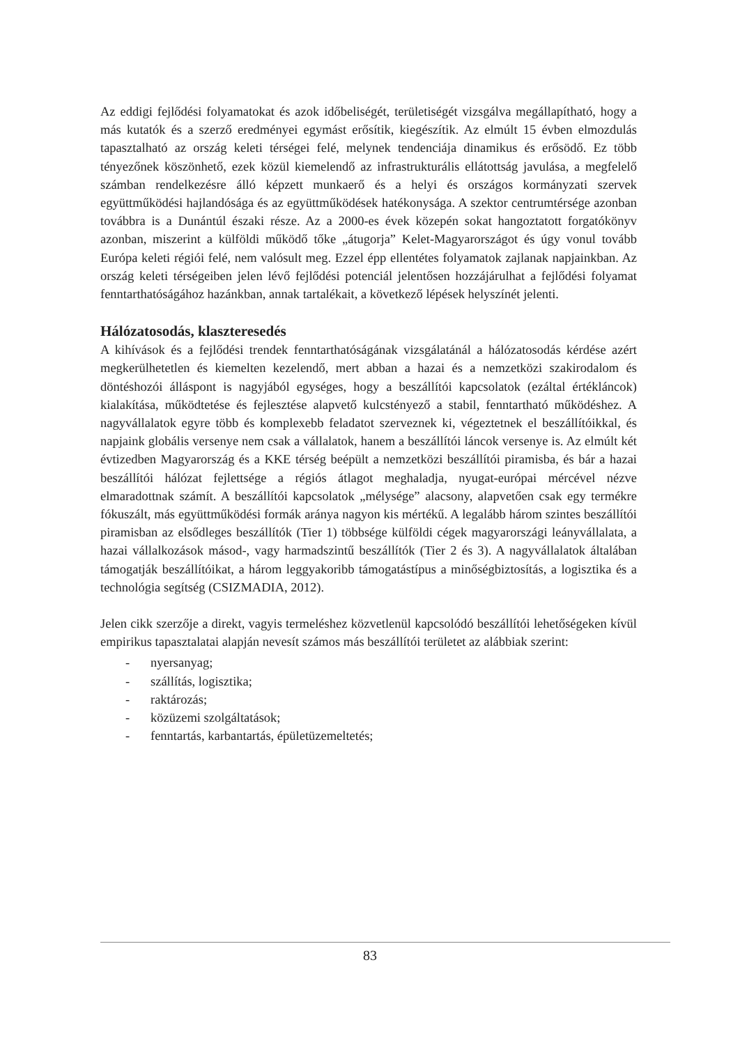Az eddigi fejlődési folyamatokat és azok időbeliségét, területiségét vizsgálva megállapítható, hogy a más kutatók és a szerző eredményei egymást erősítik, kiegészítik. Az elmúlt 15 évben elmozdulás tapasztalható az ország keleti térségei felé, melynek tendenciája dinamikus és erősödő. Ez több tényezőnek köszönhető, ezek közül kiemelendő az infrastrukturális ellátottság javulása, a megfelelő számban rendelkezésre álló képzett munkaerő és a helyi és országos kormányzati szervek együttműködési hajlandósága és az együttműködések hatékonysága. A szektor centrumtérsége azonban továbbra is a Dunántúl északi része. Az a 2000-es évek közepén sokat hangoztatott forgatókönyv azonban, miszerint a külföldi működő tőke „átugorja” Kelet-Magyarországot és úgy vonul tovább Európa keleti régiói felé, nem valósult meg. Ezzel épp ellentétes folyamatok zajlanak napjainkban. Az ország keleti térségeiben jelen lévő fejlődési potenciál jelentősen hozzájárulhat a fejlődési folyamat fenntarthatóságához hazánkban, annak tartalékait, a következő lépések helyszínét jelenti.
Hálózatosodás, klaszteresedés
A kihívások és a fejlődési trendek fenntarthatóságának vizsgálatánál a hálózatosodás kérdése azért megkerülhetetlen és kiemelten kezelendő, mert abban a hazai és a nemzetközi szakirodalom és döntéshozói álláspont is nagyjából egységes, hogy a beszállítói kapcsolatok (ezáltal értékláncok) kialakítása, működtetése és fejlesztése alapvető kulcstényező a stabil, fenntartható működéshez. A nagyvállalatok egyre több és komplexebb feladatot szerveznek ki, végeztetnek el beszállítóikkal, és napjaink globális versenye nem csak a vállalatok, hanem a beszállítói láncok versenye is. Az elmúlt két évtizedben Magyarország és a KKE térség beépült a nemzetközi beszállítói piramisba, és bár a hazai beszállítói hálózat fejlettsége a régiós átlagot meghaladja, nyugat-európai mércével nézve elmaradottnak számít. A beszállítói kapcsolatok „mélysége” alacsony, alapvetően csak egy termékre fókuszált, más együttműködési formák aránya nagyon kis mértékű. A legalább három szintes beszállítói piramisban az elsődleges beszállítók (Tier 1) többsége külföldi cégek magyarországi leányvállalata, a hazai vállalkozások másod-, vagy harmadszintű beszállítók (Tier 2 és 3). A nagyvállalatok általában támogatják beszállítóikat, a három leggyakoribb támogatástípus a minőségbiztosítás, a logisztika és a technológia segítség (CSIZMADIA, 2012).
Jelen cikk szerzője a direkt, vagyis termeléshez közvetlenül kapcsolódó beszállítói lehetőségeken kívül empirikus tapasztalatai alapján nevesít számos más beszállítói területet az alábbiak szerint:
- nyersanyag;
- szállítás, logisztika;
- raktározás;
- közüzemi szolgáltatások;
- fenntartás, karbantartás, épületüzemeltetés;
83